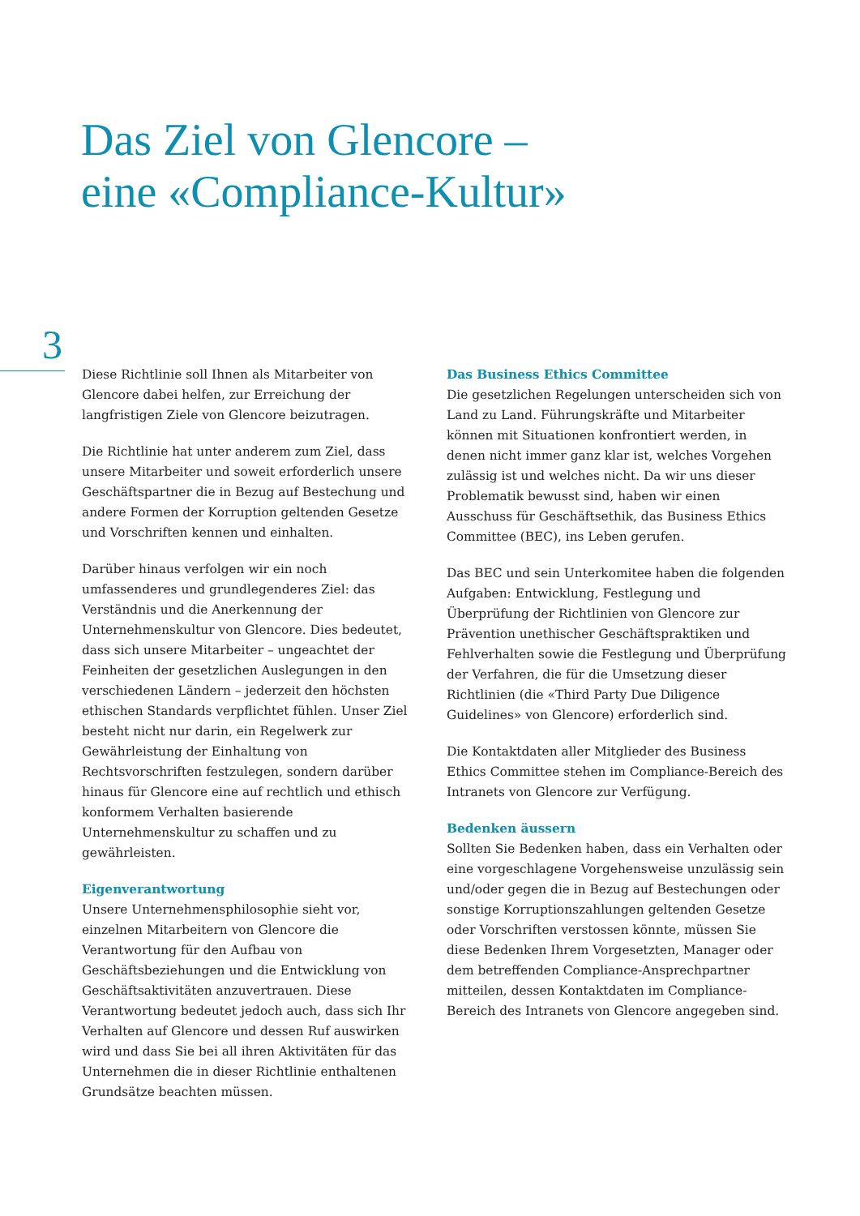Das Ziel von Glencore –
eine «Compliance-Kultur»
3
Diese Richtlinie soll Ihnen als Mitarbeiter von Glencore dabei helfen, zur Erreichung der langfristigen Ziele von Glencore beizutragen.
Die Richtlinie hat unter anderem zum Ziel, dass unsere Mitarbeiter und soweit erforderlich unsere Geschäftspartner die in Bezug auf Bestechung und andere Formen der Korruption geltenden Gesetze und Vorschriften kennen und einhalten.
Darüber hinaus verfolgen wir ein noch umfassenderes und grundlegenderes Ziel: das Verständnis und die Anerkennung der Unternehmenskultur von Glencore. Dies bedeutet, dass sich unsere Mitarbeiter – ungeachtet der Feinheiten der gesetzlichen Auslegungen in den verschiedenen Ländern – jederzeit den höchsten ethischen Standards verpflichtet fühlen. Unser Ziel besteht nicht nur darin, ein Regelwerk zur Gewährleistung der Einhaltung von Rechtsvorschriften festzulegen, sondern darüber hinaus für Glencore eine auf rechtlich und ethisch konformem Verhalten basierende Unternehmenskultur zu schaffen und zu gewährleisten.
Eigenverantwortung
Unsere Unternehmensphilosophie sieht vor, einzelnen Mitarbeitern von Glencore die Verantwortung für den Aufbau von Geschäftsbeziehungen und die Entwicklung von Geschäftsaktivitäten anzuvertrauen. Diese Verantwortung bedeutet jedoch auch, dass sich Ihr Verhalten auf Glencore und dessen Ruf auswirken wird und dass Sie bei all ihren Aktivitäten für das Unternehmen die in dieser Richtlinie enthaltenen Grundsätze beachten müssen.
Das Business Ethics Committee
Die gesetzlichen Regelungen unterscheiden sich von Land zu Land. Führungskräfte und Mitarbeiter können mit Situationen konfrontiert werden, in denen nicht immer ganz klar ist, welches Vorgehen zulässig ist und welches nicht. Da wir uns dieser Problematik bewusst sind, haben wir einen Ausschuss für Geschäftsethik, das Business Ethics Committee (BEC), ins Leben gerufen.
Das BEC und sein Unterkomitee haben die folgenden Aufgaben: Entwicklung, Festlegung und Überprüfung der Richtlinien von Glencore zur Prävention unethischer Geschäftspraktiken und Fehlverhalten sowie die Festlegung und Überprüfung der Verfahren, die für die Umsetzung dieser Richtlinien (die «Third Party Due Diligence Guidelines» von Glencore) erforderlich sind.
Die Kontaktdaten aller Mitglieder des Business Ethics Committee stehen im Compliance-Bereich des Intranets von Glencore zur Verfügung.
Bedenken äussern
Sollten Sie Bedenken haben, dass ein Verhalten oder eine vorgeschlagene Vorgehensweise unzulässig sein und/oder gegen die in Bezug auf Bestechungen oder sonstige Korruptionszahlungen geltenden Gesetze oder Vorschriften verstossen könnte, müssen Sie diese Bedenken Ihrem Vorgesetzten, Manager oder dem betreffenden Compliance-Ansprechpartner mitteilen, dessen Kontaktdaten im Compliance-Bereich des Intranets von Glencore angegeben sind.